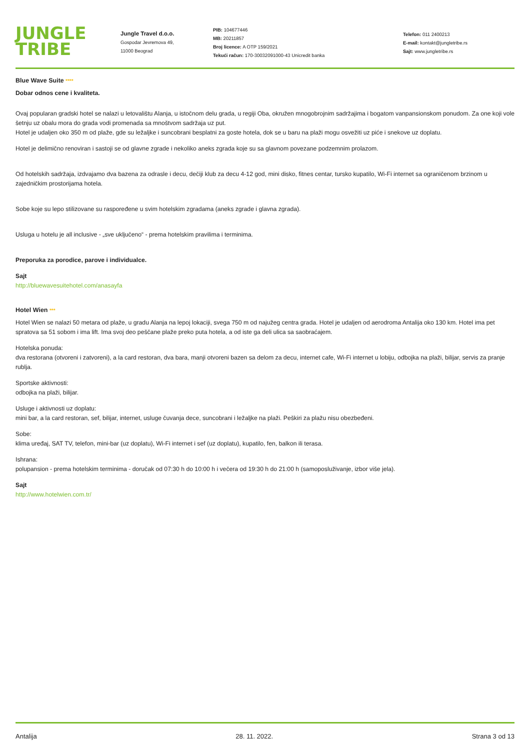JUNGLE TRIBE
Jungle Travel d.o.o.
Gospodar Jevremova 49,
11000 Beograd
PIB: 104677446
MB: 20211857
Broj licence: A OTP 159/2021
Tekući račun: 170-30032091000-43 Unicredit banka
Telefon: 011 2400213
E-mail: kontakt@jungletribe.rs
Sajt: www.jungletribe.rs
Blue Wave Suite ****
Dobar odnos cene i kvaliteta.
Ovaj popularan gradski hotel se nalazi u letovalištu Alanja, u istočnom delu grada, u regiji Oba, okružen mnogobrojnim sadržajima i bogatom vanpansionskom ponudom. Za one koji vole šetnju uz obalu mora do grada vodi promenada sa mnoštvom sadržaja uz put.
Hotel je udaljen oko 350 m od plaže, gde su ležaljke i suncobrani besplatni za goste hotela, dok se u baru na plaži mogu osvežiti uz piće i snekove uz doplatu.
Hotel je delimično renoviran i sastoji se od glavne zgrade i nekoliko aneks zgrada koje su sa glavnom povezane podzemnim prolazom.
Od hotelskih sadržaja, izdvajamo dva bazena za odrasle i decu, dečiji klub za decu 4-12 god, mini disko, fitnes centar, tursko kupatilo, Wi-Fi internet sa ograničenom brzinom u zajedničkim prostorijama hotela.
Sobe koje su lepo stilizovane su raspoređene u svim hotelskim zgradama (aneks zgrade i glavna zgrada).
Usluga u hotelu je all inclusive - „sve uključeno“ - prema hotelskim pravilima i terminima.
Preporuka za porodice, parove i individualce.
Sajt
http://bluewavesuitehotel.com/anasayfa
Hotel Wien ***
Hotel Wien se nalazi 50 metara od plaže, u gradu Alanja na lepoj lokaciji, svega 750 m od najužeg centra grada. Hotel je udaljen od aerodroma Antalija oko 130 km. Hotel ima pet spratova sa 51 sobom i ima lift. Ima svoj deo peščane plaže preko puta hotela, a od iste ga deli ulica sa saobraćajem.
Hotelska ponuda:
dva restorana (otvoreni i zatvoreni), a la card restoran, dva bara, manji otvoreni bazen sa delom za decu, internet cafe, Wi-Fi internet u lobiju, odbojka na plaži, bilijar, servis za pranje rublja.
Sportske aktivnosti:
odbojka na plaži, bilijar.
Usluge i aktivnosti uz doplatu:
mini bar, a la card restoran, sef, bilijar, internet, usluge čuvanja dece, suncobrani i ležaljke na plaži. Peškiri za plažu nisu obezbeđeni.
Sobe:
klima uređaj, SAT TV, telefon, mini-bar (uz doplatu), Wi-Fi internet i sef (uz doplatu), kupatilo, fen, balkon ili terasa.
Ishrana:
polupansion - prema hotelskim terminima - doručak od 07:30 h do 10:00 h i večera od 19:30 h do 21:00 h (samoposluživanje, izbor više jela).
Sajt
http://www.hotelwien.com.tr/
Antalija 28. 11. 2022. Strana 3 od 13